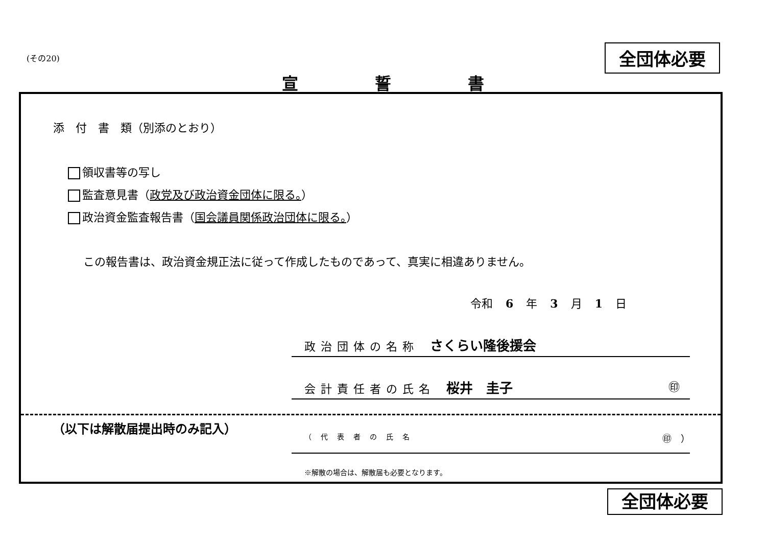(その20) 全団体必要
宣誓書
添　付　書　類（別添のとおり）
領収書等の写し
監査意見書（政党及び政治資金団体に限る。）
政治資金監査報告書（国会議員関係政治団体に限る。）
この報告書は、政治資金規正法に従って作成したものであって、真実に相違ありません。
令和 6 年 3 月 1 日
政治団体の名称　さくらい隆後援会
会計責任者の氏名　桜井　圭子 ㊞
（以下は解散届提出時のみ記入）
（代表者の氏名 ㊞　）
※解散の場合は、解散届も必要となります。
全団体必要